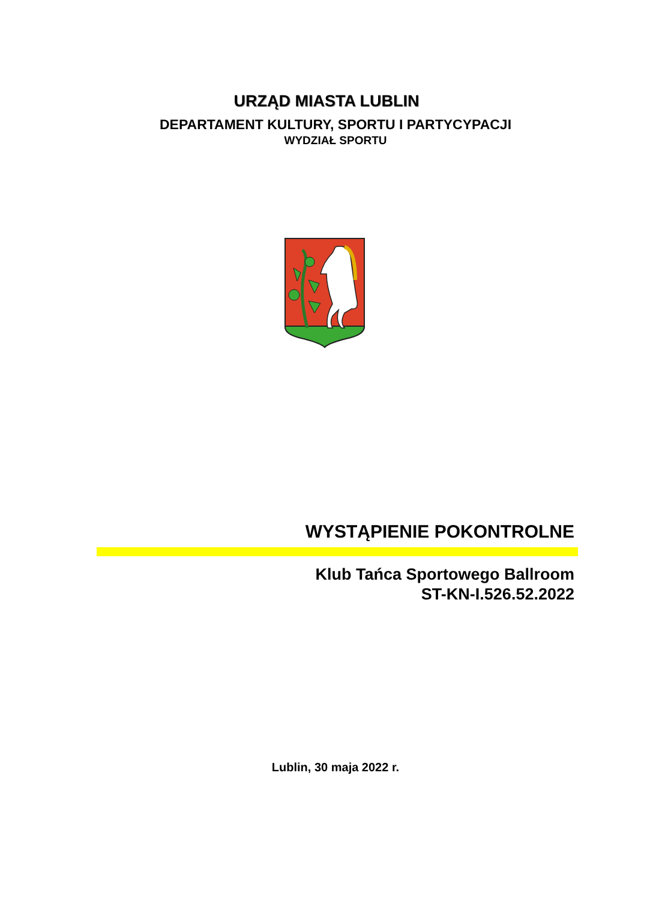URZĄD MIASTA LUBLIN
DEPARTAMENT KULTURY, SPORTU I PARTYCYPACJI
WYDZIAŁ SPORTU
WYSTĄPIENIE POKONTROLNE
Klub Tańca Sportowego Ballroom
ST-KN-I.526.52.2022
Lublin, 30 maja 2022 r.